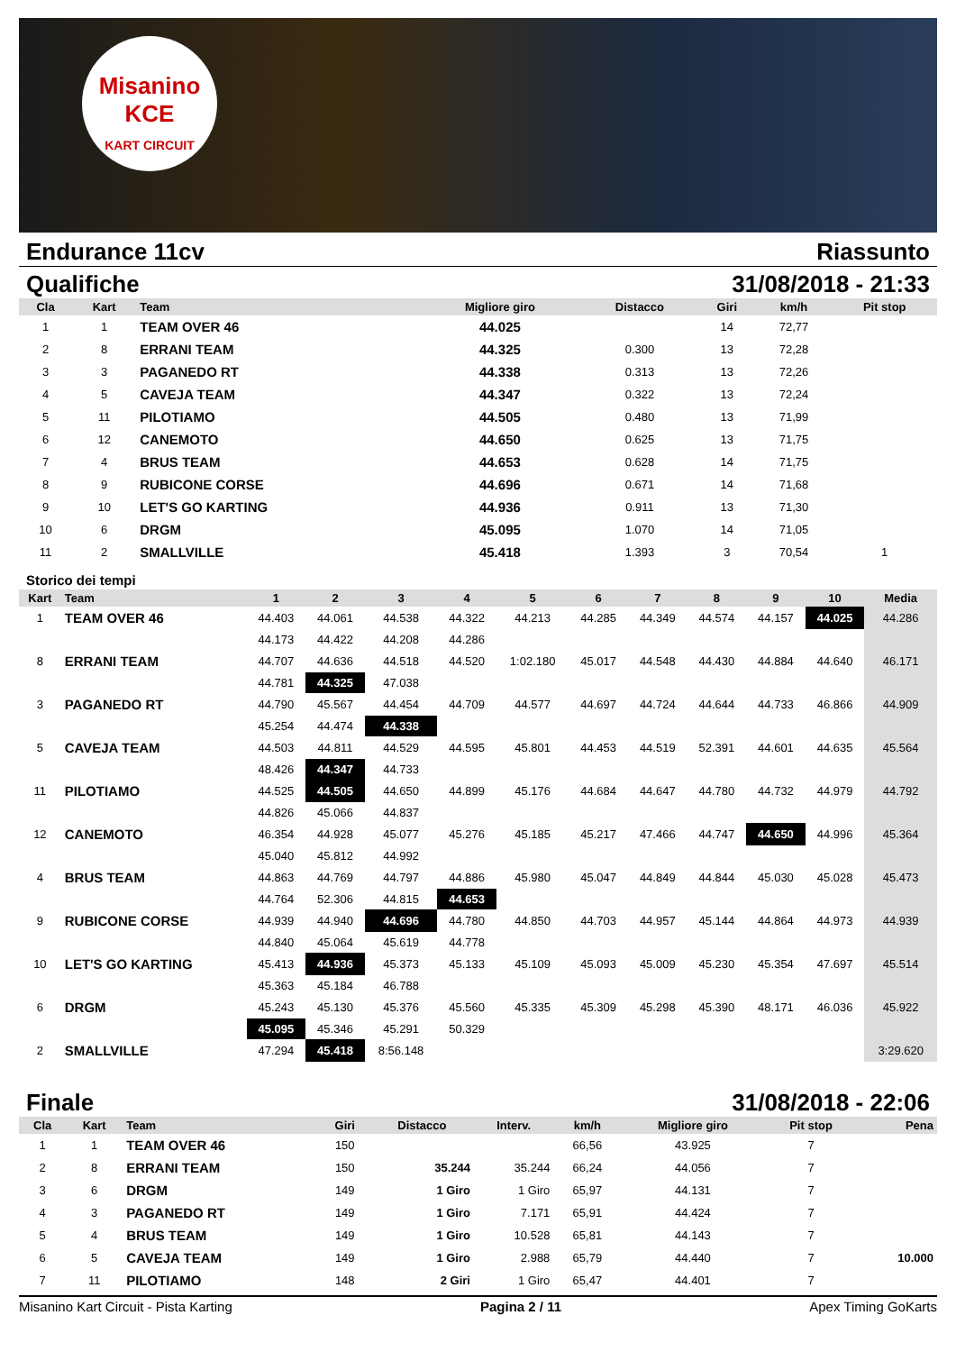Misanino
KCE
KART CIRCUIT
Endurance 11cv Riassunto
Qualifiche 31/08/2018 - 21:33
| Cla | Kart | Team | Migliore giro | Distacco | Giri | km/h | Pit stop |
| --- | --- | --- | --- | --- | --- | --- | --- |
| 1 | 1 | TEAM OVER 46 | 44.025 | | 14 | 72,77 | |
| 2 | 8 | ERRANI TEAM | 44.325 | 0.300 | 13 | 72,28 | |
| 3 | 3 | PAGANEDO RT | 44.338 | 0.313 | 13 | 72,26 | |
| 4 | 5 | CAVEJA TEAM | 44.347 | 0.322 | 13 | 72,24 | |
| 5 | 11 | PILOTIAMO | 44.505 | 0.480 | 13 | 71,99 | |
| 6 | 12 | CANEMOTO | 44.650 | 0.625 | 13 | 71,75 | |
| 7 | 4 | BRUS TEAM | 44.653 | 0.628 | 14 | 71,75 | |
| 8 | 9 | RUBICONE CORSE | 44.696 | 0.671 | 14 | 71,68 | |
| 9 | 10 | LET'S GO KARTING | 44.936 | 0.911 | 13 | 71,30 | |
| 10 | 6 | DRGM | 45.095 | 1.070 | 14 | 71,05 | |
| 11 | 2 | SMALLVILLE | 45.418 | 1.393 | 3 | 70,54 | 1 |
Storico dei tempi
| Kart | Team | 1 | 2 | 3 | 4 | 5 | 6 | 7 | 8 | 9 | 10 | Media |
| --- | --- | --- | --- | --- | --- | --- | --- | --- | --- | --- | --- | --- |
| 1 | TEAM OVER 46 | 44.403 | 44.061 | 44.538 | 44.322 | 44.213 | 44.285 | 44.349 | 44.574 | 44.157 | 44.025 | 44.286 |
| | | 44.173 | 44.422 | 44.208 | 44.286 | | | | | | | |
| 8 | ERRANI TEAM | 44.707 | 44.636 | 44.518 | 44.520 | 1:02.180 | 45.017 | 44.548 | 44.430 | 44.884 | 44.640 | 46.171 |
| | | 44.781 | 44.325 | 47.038 | | | | | | | | |
| 3 | PAGANEDO RT | 44.790 | 45.567 | 44.454 | 44.709 | 44.577 | 44.697 | 44.724 | 44.644 | 44.733 | 46.866 | 44.909 |
| | | 45.254 | 44.474 | 44.338 | | | | | | | | |
| 5 | CAVEJA TEAM | 44.503 | 44.811 | 44.529 | 44.595 | 45.801 | 44.453 | 44.519 | 52.391 | 44.601 | 44.635 | 45.564 |
| | | 48.426 | 44.347 | 44.733 | | | | | | | | |
| 11 | PILOTIAMO | 44.525 | 44.505 | 44.650 | 44.899 | 45.176 | 44.684 | 44.647 | 44.780 | 44.732 | 44.979 | 44.792 |
| | | 44.826 | 45.066 | 44.837 | | | | | | | | |
| 12 | CANEMOTO | 46.354 | 44.928 | 45.077 | 45.276 | 45.185 | 45.217 | 47.466 | 44.747 | 44.650 | 44.996 | 45.364 |
| | | 45.040 | 45.812 | 44.992 | | | | | | | | |
| 4 | BRUS TEAM | 44.863 | 44.769 | 44.797 | 44.886 | 45.980 | 45.047 | 44.849 | 44.844 | 45.030 | 45.028 | 45.473 |
| | | 44.764 | 52.306 | 44.815 | 44.653 | | | | | | | |
| 9 | RUBICONE CORSE | 44.939 | 44.940 | 44.696 | 44.780 | 44.850 | 44.703 | 44.957 | 45.144 | 44.864 | 44.973 | 44.939 |
| | | 44.840 | 45.064 | 45.619 | 44.778 | | | | | | | |
| 10 | LET'S GO KARTING | 45.413 | 44.936 | 45.373 | 45.133 | 45.109 | 45.093 | 45.009 | 45.230 | 45.354 | 47.697 | 45.514 |
| | | 45.363 | 45.184 | 46.788 | | | | | | | | |
| 6 | DRGM | 45.243 | 45.130 | 45.376 | 45.560 | 45.335 | 45.309 | 45.298 | 45.390 | 48.171 | 46.036 | 45.922 |
| | | 45.095 | 45.346 | 45.291 | 50.329 | | | | | | | |
| 2 | SMALLVILLE | 47.294 | 45.418 | 8:56.148 | | | | | | | | 3:29.620 |
Finale 31/08/2018 - 22:06
| Cla | Kart | Team | Giri | Distacco | Interv. | km/h | Migliore giro | Pit stop | Pena |
| --- | --- | --- | --- | --- | --- | --- | --- | --- | --- |
| 1 | 1 | TEAM OVER 46 | 150 | | | 66,56 | 43.925 | 7 | |
| 2 | 8 | ERRANI TEAM | 150 | 35.244 | 35.244 | 66,24 | 44.056 | 7 | |
| 3 | 6 | DRGM | 149 | 1 Giro | 1 Giro | 65,97 | 44.131 | 7 | |
| 4 | 3 | PAGANEDO RT | 149 | 1 Giro | 7.171 | 65,91 | 44.424 | 7 | |
| 5 | 4 | BRUS TEAM | 149 | 1 Giro | 10.528 | 65,81 | 44.143 | 7 | |
| 6 | 5 | CAVEJA TEAM | 149 | 1 Giro | 2.988 | 65,79 | 44.440 | 7 | 10.000 |
| 7 | 11 | PILOTIAMO | 148 | 2 Giri | 1 Giro | 65,47 | 44.401 | 7 | |
Misanino Kart Circuit - Pista Karting Pagina 2 / 11 Apex Timing GoKarts